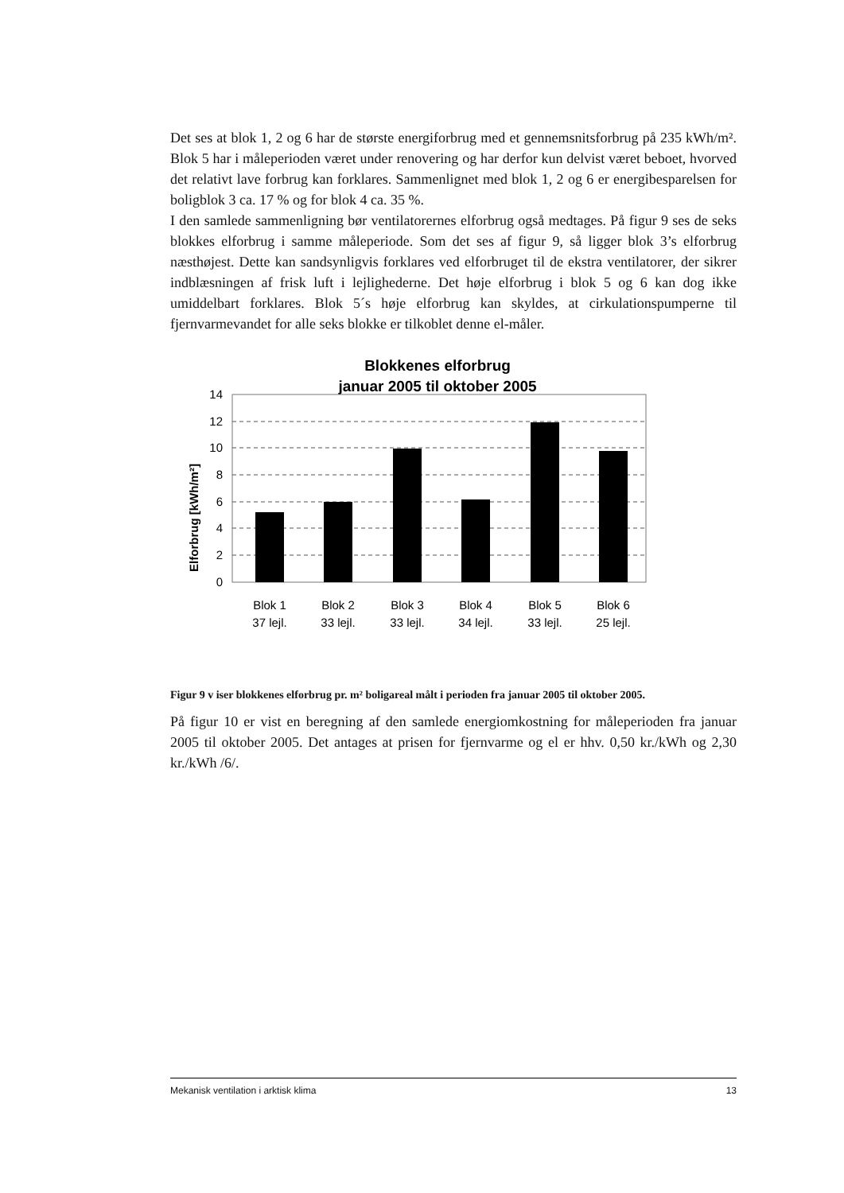Det ses at blok 1, 2 og 6 har de største energiforbrug med et gennemsnitsforbrug på 235 kWh/m². Blok 5 har i måleperioden været under renovering og har derfor kun delvist været beboet, hvorved det relativt lave forbrug kan forklares. Sammenlignet med blok 1, 2 og 6 er energibesparelsen for boligblok 3 ca. 17 % og for blok 4 ca. 35 %.
I den samlede sammenligning bør ventilatorernes elforbrug også medtages. På figur 9 ses de seks blokkes elforbrug i samme måleperiode. Som det ses af figur 9, så ligger blok 3’s elforbrug næsthøjest. Dette kan sandsynligvis forklares ved elforbruget til de ekstra ventilatorer, der sikrer indblæsningen af frisk luft i lejlighederne. Det høje elforbrug i blok 5 og 6 kan dog ikke umiddelbart forklares. Blok 5´s høje elforbrug kan skyldes, at cirkulationspumperne til fjernvarmevandet for alle seks blokke er tilkoblet denne el-måler.
Blokkenes elforbrug
januar 2005 til oktober 2005
Elforbrug [kWh/m²]
14
12
10
8
6
4
2
0
Blok 1
37 lejl.
Blok 2
33 lejl.
Blok 3
33 lejl.
Blok 4
34 lejl.
Blok 5
33 lejl.
Blok 6
25 lejl.
Figur 9 v iser blokkenes elforbrug pr. m² boligareal målt i perioden fra januar 2005 til oktober 2005.
På figur 10 er vist en beregning af den samlede energiomkostning for måleperioden fra januar 2005 til oktober 2005. Det antages at prisen for fjernvarme og el er hhv. 0,50 kr./kWh og 2,30 kr./kWh /6/.
Mekanisk ventilation i arktisk klima 13